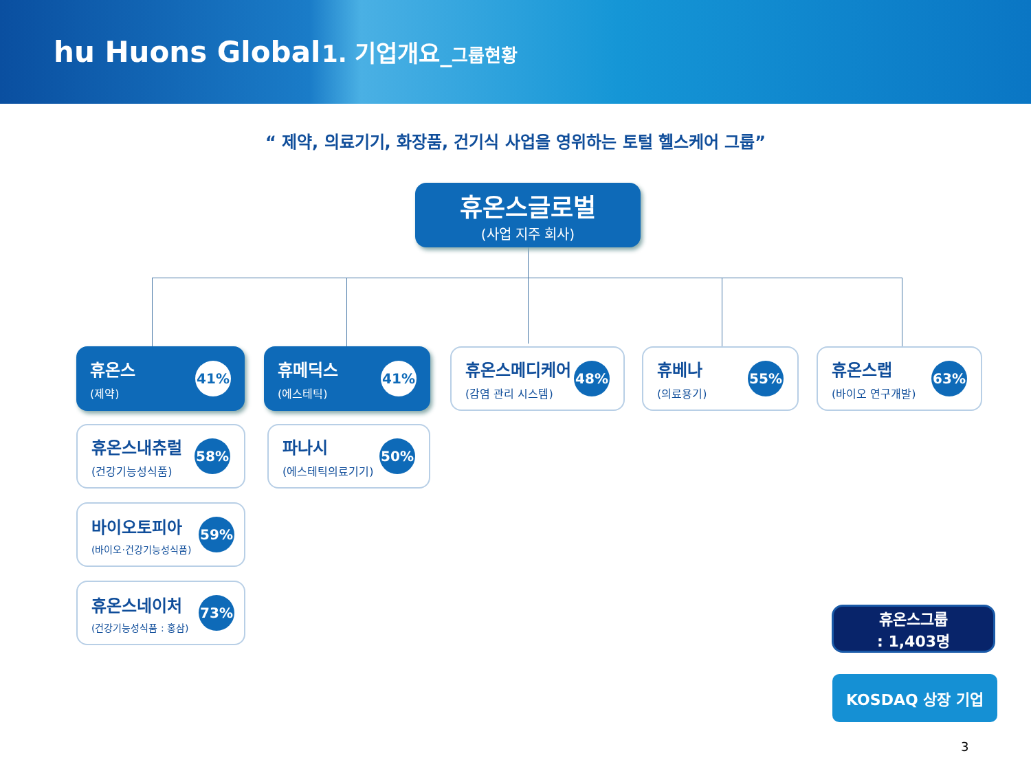hu Huons Global
1. 기업개요_그룹현황
“ 제약, 의료기기, 화장품, 건기식 사업을 영위하는 토털 헬스케어 그룹”
휴온스글로벌
(사업 지주 회사)
휴온스
(제약)
41%
휴메딕스
(에스테틱)
41%
휴온스메디케어
(감염 관리 시스템)
48%
휴베나
(의료용기)
55%
휴온스랩
(바이오 연구개발)
63%
휴온스내츄럴
(건강기능성식품)
58%
파나시
(에스테틱의료기기)
50%
바이오토피아
(바이오·건강기능성식품)
59%
휴온스네이처
(건강기능성식품 : 홍삼)
73%
휴온스그룹
: 1,403명
KOSDAQ 상장 기업
3